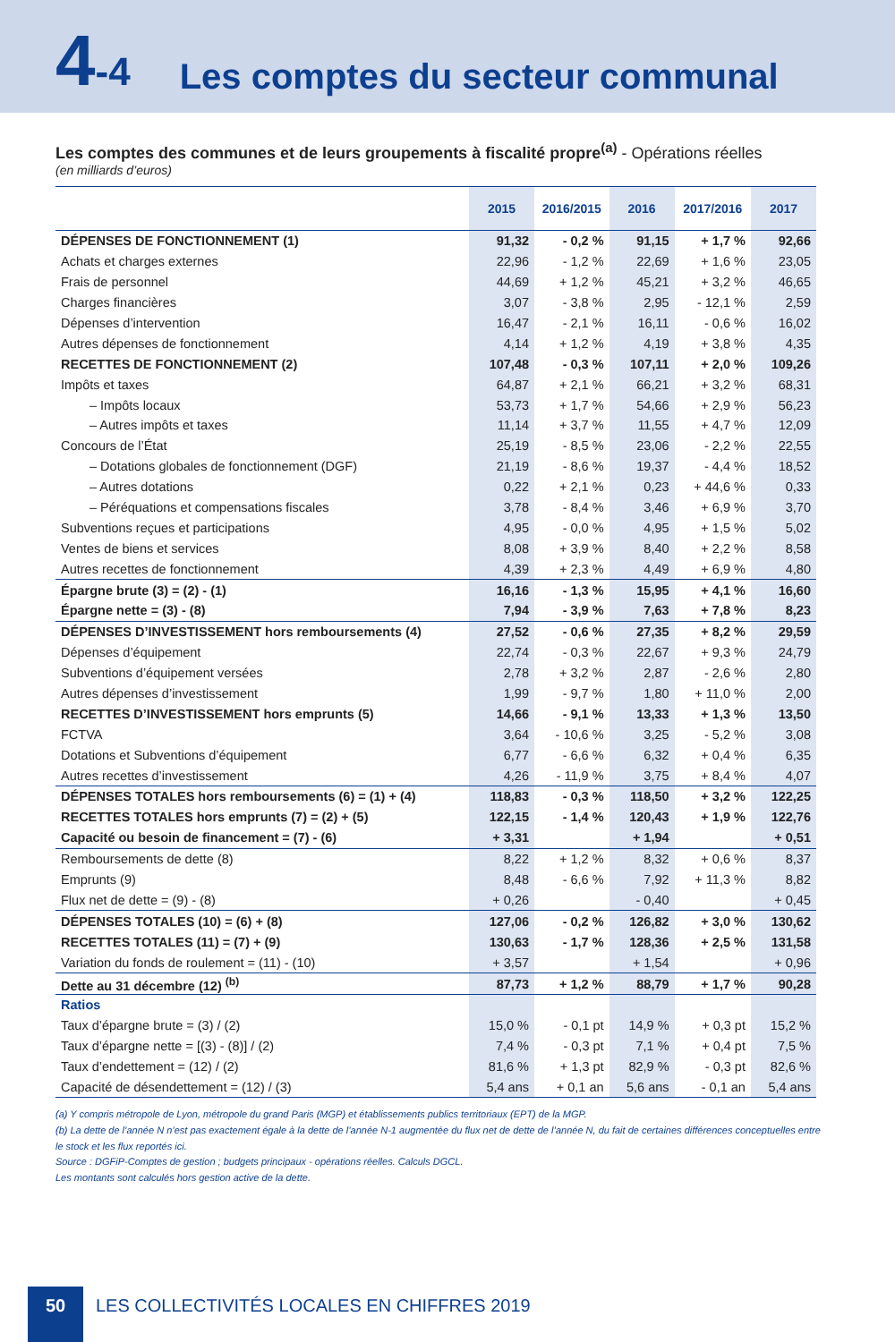4-4 Les comptes du secteur communal
Les comptes des communes et de leurs groupements à fiscalité propre<sup>(a)</sup> - Opérations réelles
(en milliards d’euros)
| | 2015 | 2016/2015 | 2016 | 2017/2016 | 2017 |
| --- | --- | --- | --- | --- | --- |
| DÉPENSES DE FONCTIONNEMENT (1) | 91,32 | - 0,2 % | 91,15 | + 1,7 % | 92,66 |
| Achats et charges externes | 22,96 | - 1,2 % | 22,69 | + 1,6 % | 23,05 |
| Frais de personnel | 44,69 | + 1,2 % | 45,21 | + 3,2 % | 46,65 |
| Charges financières | 3,07 | - 3,8 % | 2,95 | - 12,1 % | 2,59 |
| Dépenses d’intervention | 16,47 | - 2,1 % | 16,11 | - 0,6 % | 16,02 |
| Autres dépenses de fonctionnement | 4,14 | + 1,2 % | 4,19 | + 3,8 % | 4,35 |
| RECETTES DE FONCTIONNEMENT (2) | 107,48 | - 0,3 % | 107,11 | + 2,0 % | 109,26 |
| Impôts et taxes | 64,87 | + 2,1 % | 66,21 | + 3,2 % | 68,31 |
| – Impôts locaux | 53,73 | + 1,7 % | 54,66 | + 2,9 % | 56,23 |
| – Autres impôts et taxes | 11,14 | + 3,7 % | 11,55 | + 4,7 % | 12,09 |
| Concours de l’État | 25,19 | - 8,5 % | 23,06 | - 2,2 % | 22,55 |
| – Dotations globales de fonctionnement (DGF) | 21,19 | - 8,6 % | 19,37 | - 4,4 % | 18,52 |
| – Autres dotations | 0,22 | + 2,1 % | 0,23 | + 44,6 % | 0,33 |
| – Péréquations et compensations fiscales | 3,78 | - 8,4 % | 3,46 | + 6,9 % | 3,70 |
| Subventions reçues et participations | 4,95 | - 0,0 % | 4,95 | + 1,5 % | 5,02 |
| Ventes de biens et services | 8,08 | + 3,9 % | 8,40 | + 2,2 % | 8,58 |
| Autres recettes de fonctionnement | 4,39 | + 2,3 % | 4,49 | + 6,9 % | 4,80 |
| Épargne brute (3) = (2) - (1) | 16,16 | - 1,3 % | 15,95 | + 4,1 % | 16,60 |
| Épargne nette = (3) - (8) | 7,94 | - 3,9 % | 7,63 | + 7,8 % | 8,23 |
| DÉPENSES D’INVESTISSEMENT hors remboursements (4) | 27,52 | - 0,6 % | 27,35 | + 8,2 % | 29,59 |
| Dépenses d’équipement | 22,74 | - 0,3 % | 22,67 | + 9,3 % | 24,79 |
| Subventions d’équipement versées | 2,78 | + 3,2 % | 2,87 | - 2,6 % | 2,80 |
| Autres dépenses d’investissement | 1,99 | - 9,7 % | 1,80 | + 11,0 % | 2,00 |
| RECETTES D’INVESTISSEMENT hors emprunts (5) | 14,66 | - 9,1 % | 13,33 | + 1,3 % | 13,50 |
| FCTVA | 3,64 | - 10,6 % | 3,25 | - 5,2 % | 3,08 |
| Dotations et Subventions d’équipement | 6,77 | - 6,6 % | 6,32 | + 0,4 % | 6,35 |
| Autres recettes d’investissement | 4,26 | - 11,9 % | 3,75 | + 8,4 % | 4,07 |
| DÉPENSES TOTALES hors remboursements (6) = (1) + (4) | 118,83 | - 0,3 % | 118,50 | + 3,2 % | 122,25 |
| RECETTES TOTALES hors emprunts (7) = (2) + (5) | 122,15 | - 1,4 % | 120,43 | + 1,9 % | 122,76 |
| Capacité ou besoin de financement = (7) - (6) | + 3,31 | | + 1,94 | | + 0,51 |
| Remboursements de dette (8) | 8,22 | + 1,2 % | 8,32 | + 0,6 % | 8,37 |
| Emprunts (9) | 8,48 | - 6,6 % | 7,92 | + 11,3 % | 8,82 |
| Flux net de dette = (9) - (8) | + 0,26 | | - 0,40 | | + 0,45 |
| DÉPENSES TOTALES (10) = (6) + (8) | 127,06 | - 0,2 % | 126,82 | + 3,0 % | 130,62 |
| RECETTES TOTALES (11) = (7) + (9) | 130,63 | - 1,7 % | 128,36 | + 2,5 % | 131,58 |
| Variation du fonds de roulement = (11) - (10) | + 3,57 | | + 1,54 | | + 0,96 |
| Dette au 31 décembre (12) <sup>(b)</sup> | 87,73 | + 1,2 % | 88,79 | + 1,7 % | 90,28 |
| Ratios | | | | | |
| Taux d’épargne brute = (3) / (2) | 15,0 % | - 0,1 pt | 14,9 % | + 0,3 pt | 15,2 % |
| Taux d’épargne nette = [(3) - (8)] / (2) | 7,4 % | - 0,3 pt | 7,1 % | + 0,4 pt | 7,5 % |
| Taux d’endettement = (12) / (2) | 81,6 % | + 1,3 pt | 82,9 % | - 0,3 pt | 82,6 % |
| Capacité de désendettement = (12) / (3) | 5,4 ans | + 0,1 an | 5,6 ans | - 0,1 an | 5,4 ans |
(a) Y compris métropole de Lyon, métropole du grand Paris (MGP) et établissements publics territoriaux (EPT) de la MGP.
(b) La dette de l’année N n’est pas exactement égale à la dette de l’année N-1 augmentée du flux net de dette de l’année N, du fait de certaines différences conceptuelles entre le stock et les flux reportés ici.
Source : DGFiP-Comptes de gestion ; budgets principaux - opérations réelles. Calculs DGCL.
Les montants sont calculés hors gestion active de la dette.
50
LES COLLECTIVITÉS LOCALES EN CHIFFRES 2019